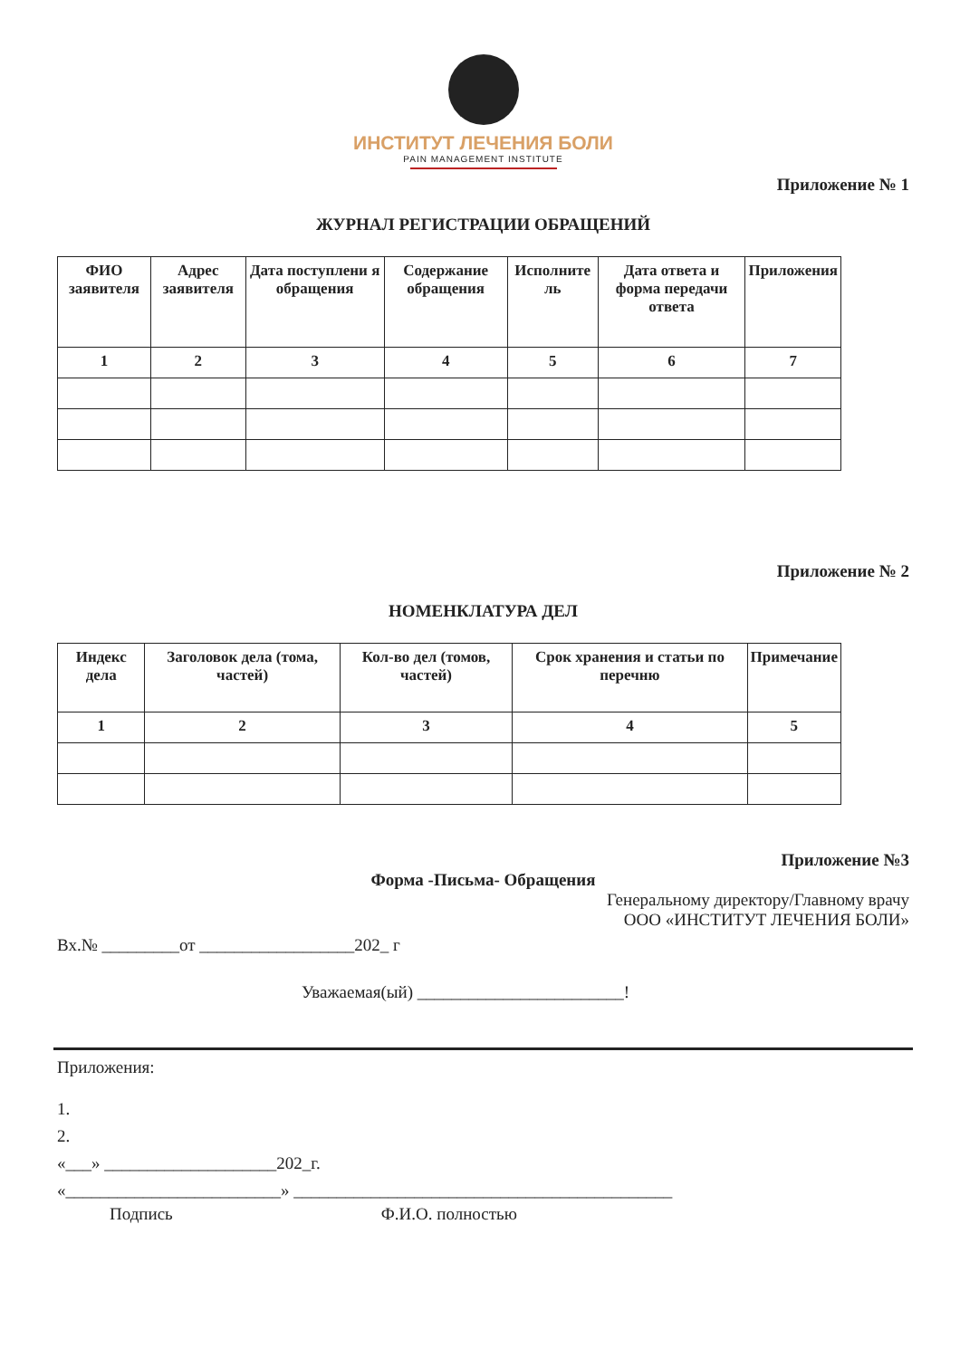ИНСТИТУТ ЛЕЧЕНИЯ БОЛИ
PAIN MANAGEMENT INSTITUTE
Приложение № 1
ЖУРНАЛ РЕГИСТРАЦИИ ОБРАЩЕНИЙ
| ФИО заявителя | Адрес заявителя | Дата поступлени я обращения | Содержание обращения | Исполните ль | Дата ответа и форма передачи ответа | Приложения |
| --- | --- | --- | --- | --- | --- | --- |
| 1 | 2 | 3 | 4 | 5 | 6 | 7 |
Приложение № 2
НОМЕНКЛАТУРА ДЕЛ
| Индекс дела | Заголовок дела (тома, частей) | Кол-во дел (томов, частей) | Срок хранения и статьи по перечню | Примечание |
| --- | --- | --- | --- | --- |
| 1 | 2 | 3 | 4 | 5 |
Приложение №3
Форма -Письма- Обращения
Генеральному директору/Главному врачу
ООО «ИНСТИТУТ ЛЕЧЕНИЯ БОЛИ»
Вх.№ _________от __________________202_ г
Уважаемая(ый) ________________________!
Приложения:
1.
2.
«___» ____________________202_г.
«_________________________» ____________________________________________
Подпись Ф.И.О. полностью